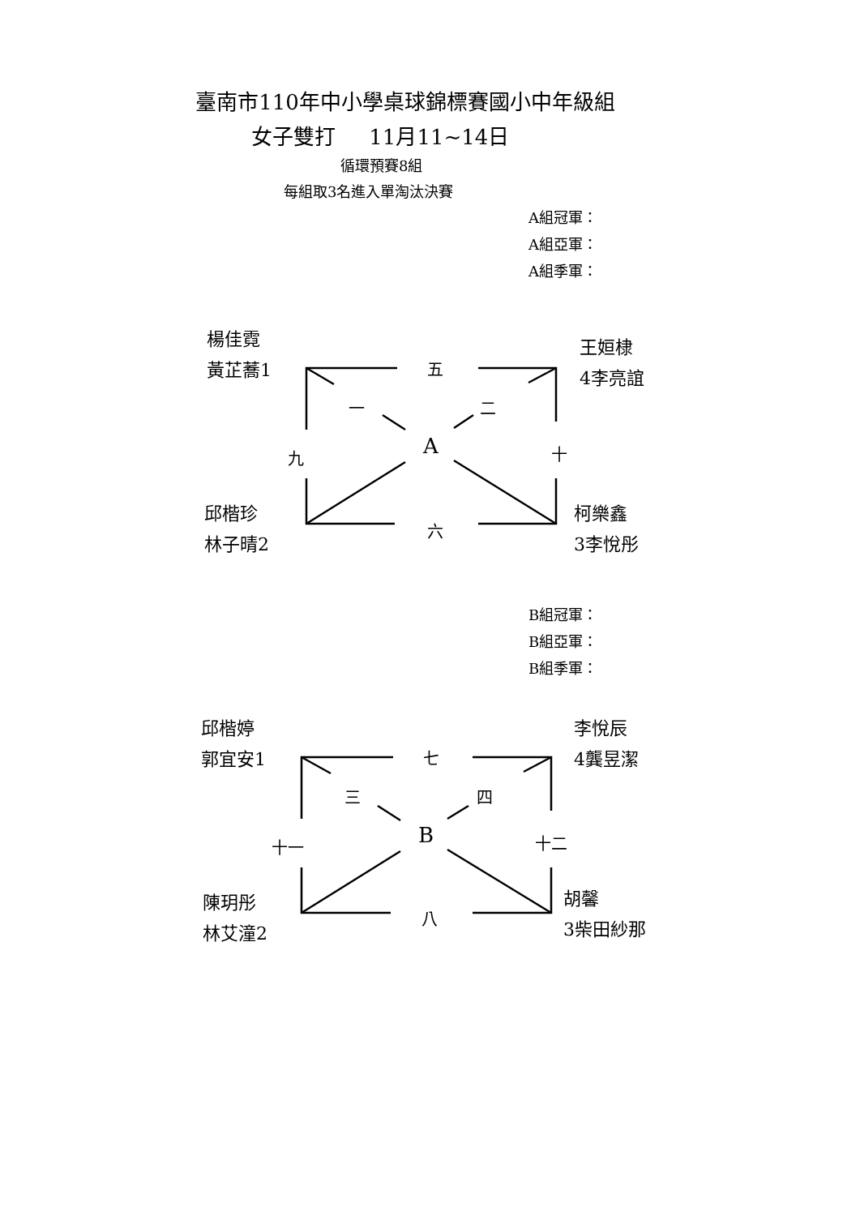臺南市110年中小學桌球錦標賽國小中年級組
女子雙打 11月11~14日
循環預賽8組
每組取3名進入單淘汰決賽
A組冠軍：
A組亞軍：
A組季軍：
楊佳霓
黃芷蕎1
王姮棣
4李亮誼
邱楷珍
林子晴2
柯樂鑫
3李悅彤
五
一 二
A
九 十
六
B組冠軍：
B組亞軍：
B組季軍：
邱楷婷
郭宜安1
李悅辰
4龔昱潔
陳玥彤
林艾潼2
胡馨
3柴田紗那
七
三 四
B
十一 十二
八